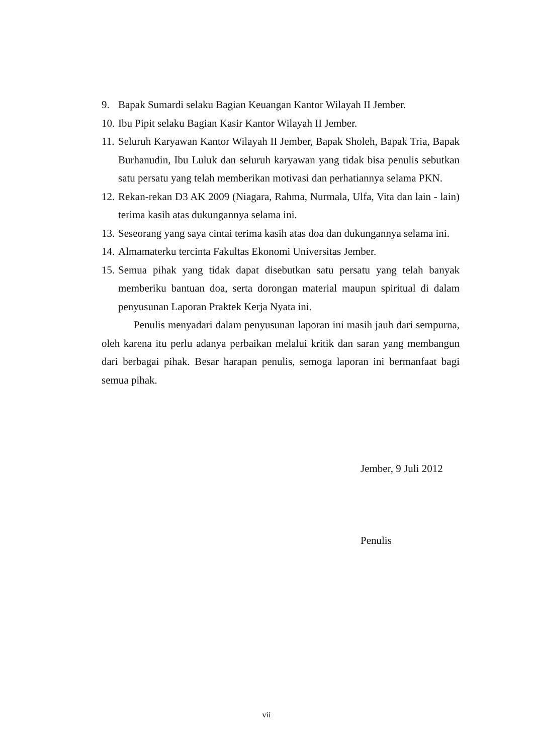9. Bapak Sumardi selaku Bagian Keuangan Kantor Wilayah II Jember.
10. Ibu Pipit selaku Bagian Kasir Kantor Wilayah II Jember.
11. Seluruh Karyawan Kantor Wilayah II Jember, Bapak Sholeh, Bapak Tria, Bapak Burhanudin, Ibu Luluk dan seluruh karyawan yang tidak bisa penulis sebutkan satu persatu yang telah memberikan motivasi dan perhatiannya selama PKN.
12. Rekan-rekan D3 AK 2009 (Niagara, Rahma, Nurmala, Ulfa, Vita dan lain - lain) terima kasih atas dukungannya selama ini.
13. Seseorang yang saya cintai terima kasih atas doa dan dukungannya selama ini.
14. Almamaterku tercinta Fakultas Ekonomi Universitas Jember.
15. Semua pihak yang tidak dapat disebutkan satu persatu yang telah banyak memberiku bantuan doa, serta dorongan material maupun spiritual di dalam penyusunan Laporan Praktek Kerja Nyata ini.
Penulis menyadari dalam penyusunan laporan ini masih jauh dari sempurna, oleh karena itu perlu adanya perbaikan melalui kritik dan saran yang membangun dari berbagai pihak. Besar harapan penulis, semoga laporan ini bermanfaat bagi semua pihak.
Jember, 9 Juli 2012
Penulis
vii